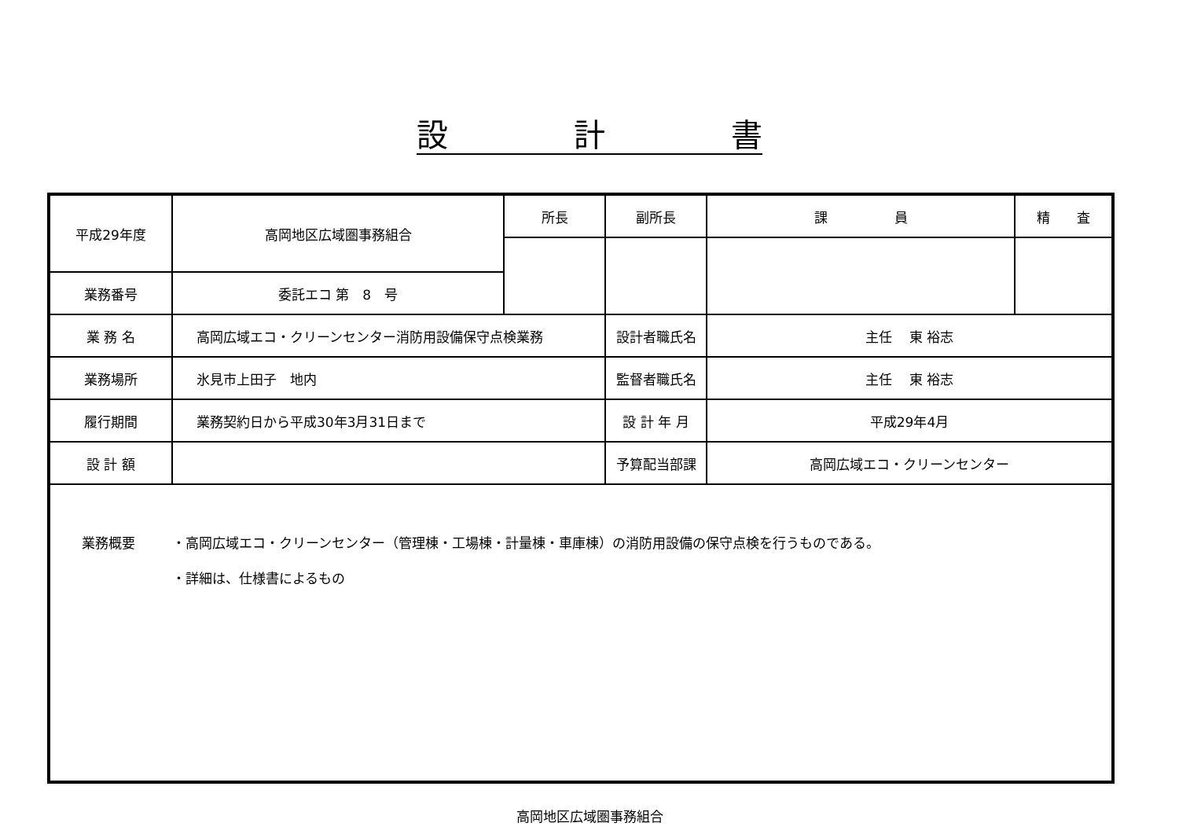設　　　　計　　　　書
| 平成29年度 | 高岡地区広域圏事務組合 | 所長 | 副所長 | 課 員 | 精 査 |
| 業務番号 | 委託エコ 第 8 号 | | | | |
| 業 務 名 | 高岡広域エコ・クリーンセンター消防用設備保守点検業務 | | 設計者職氏名 | 主任 東 裕志 | |
| 業務場所 | 氷見市上田子 地内 | | 監督者職氏名 | 主任 東 裕志 | |
| 履行期間 | 業務契約日から平成30年3月31日まで | | 設 計 年 月 | 平成29年4月 | |
| 設 計 額 | | | 予算配当部課 | 高岡広域エコ・クリーンセンター | |
| 業務概要 ・高岡広域エコ・クリーンセンター（管理棟・工場棟・計量棟・車庫棟）の消防用設備の保守点検を行うものである。 ・詳細は、仕様書によるもの | | | | | |
高岡地区広域圏事務組合